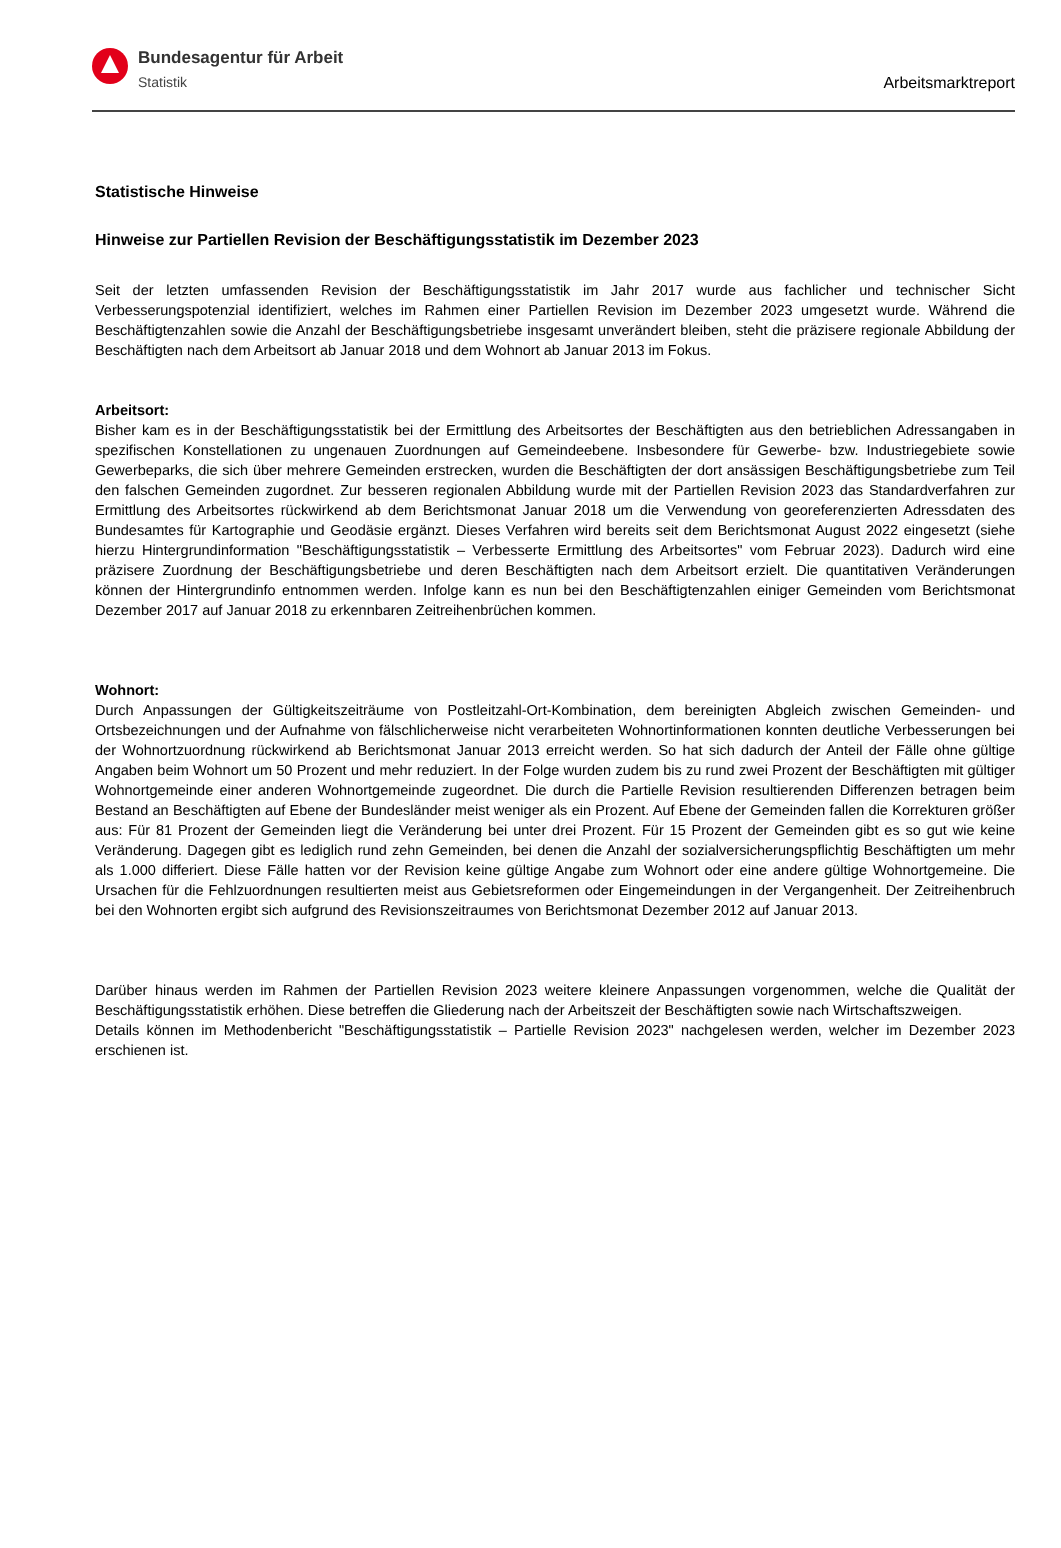Bundesagentur für Arbeit
Statistik
Arbeitsmarktreport
Statistische Hinweise
Hinweise zur Partiellen Revision der Beschäftigungsstatistik im Dezember 2023
Seit der letzten umfassenden Revision der Beschäftigungsstatistik im Jahr 2017 wurde aus fachlicher und technischer Sicht Verbesserungspotenzial identifiziert, welches im Rahmen einer Partiellen Revision im Dezember 2023 umgesetzt wurde. Während die Beschäftigtenzahlen sowie die Anzahl der Beschäftigungsbetriebe insgesamt unverändert bleiben, steht die präzisere regionale Abbildung der Beschäftigten nach dem Arbeitsort ab Januar 2018 und dem Wohnort ab Januar 2013 im Fokus.
Arbeitsort:
Bisher kam es in der Beschäftigungsstatistik bei der Ermittlung des Arbeitsortes der Beschäftigten aus den betrieblichen Adressangaben in spezifischen Konstellationen zu ungenauen Zuordnungen auf Gemeindeebene. Insbesondere für Gewerbe- bzw. Industriegebiete sowie Gewerbeparks, die sich über mehrere Gemeinden erstrecken, wurden die Beschäftigten der dort ansässigen Beschäftigungsbetriebe zum Teil den falschen Gemeinden zugordnet. Zur besseren regionalen Abbildung wurde mit der Partiellen Revision 2023 das Standardverfahren zur Ermittlung des Arbeitsortes rückwirkend ab dem Berichtsmonat Januar 2018 um die Verwendung von georeferenzierten Adressdaten des Bundesamtes für Kartographie und Geodäsie ergänzt. Dieses Verfahren wird bereits seit dem Berichtsmonat August 2022 eingesetzt (siehe hierzu Hintergrundinformation "Beschäftigungsstatistik – Verbesserte Ermittlung des Arbeitsortes" vom Februar 2023). Dadurch wird eine präzisere Zuordnung der Beschäftigungsbetriebe und deren Beschäftigten nach dem Arbeitsort erzielt. Die quantitativen Veränderungen können der Hintergrundinfo entnommen werden. Infolge kann es nun bei den Beschäftigtenzahlen einiger Gemeinden vom Berichtsmonat Dezember 2017 auf Januar 2018 zu erkennbaren Zeitreihenbrüchen kommen.
Wohnort:
Durch Anpassungen der Gültigkeitszeiträume von Postleitzahl-Ort-Kombination, dem bereinigten Abgleich zwischen Gemeinden- und Ortsbezeichnungen und der Aufnahme von fälschlicherweise nicht verarbeiteten Wohnortinformationen konnten deutliche Verbesserungen bei der Wohnortzuordnung rückwirkend ab Berichtsmonat Januar 2013 erreicht werden. So hat sich dadurch der Anteil der Fälle ohne gültige Angaben beim Wohnort um 50 Prozent und mehr reduziert. In der Folge wurden zudem bis zu rund zwei Prozent der Beschäftigten mit gültiger Wohnortgemeinde einer anderen Wohnortgemeinde zugeordnet. Die durch die Partielle Revision resultierenden Differenzen betragen beim Bestand an Beschäftigten auf Ebene der Bundesländer meist weniger als ein Prozent. Auf Ebene der Gemeinden fallen die Korrekturen größer aus: Für 81 Prozent der Gemeinden liegt die Veränderung bei unter drei Prozent. Für 15 Prozent der Gemeinden gibt es so gut wie keine Veränderung. Dagegen gibt es lediglich rund zehn Gemeinden, bei denen die Anzahl der sozialversicherungspflichtig Beschäftigten um mehr als 1.000 differiert. Diese Fälle hatten vor der Revision keine gültige Angabe zum Wohnort oder eine andere gültige Wohnortgemeine. Die Ursachen für die Fehlzuordnungen resultierten meist aus Gebietsreformen oder Eingemeindungen in der Vergangenheit. Der Zeitreihenbruch bei den Wohnorten ergibt sich aufgrund des Revisionszeitraumes von Berichtsmonat Dezember 2012 auf Januar 2013.
Darüber hinaus werden im Rahmen der Partiellen Revision 2023 weitere kleinere Anpassungen vorgenommen, welche die Qualität der Beschäftigungsstatistik erhöhen. Diese betreffen die Gliederung nach der Arbeitszeit der Beschäftigten sowie nach Wirtschaftszweigen.
Details können im Methodenbericht "Beschäftigungsstatistik – Partielle Revision 2023" nachgelesen werden, welcher im Dezember 2023 erschienen ist.